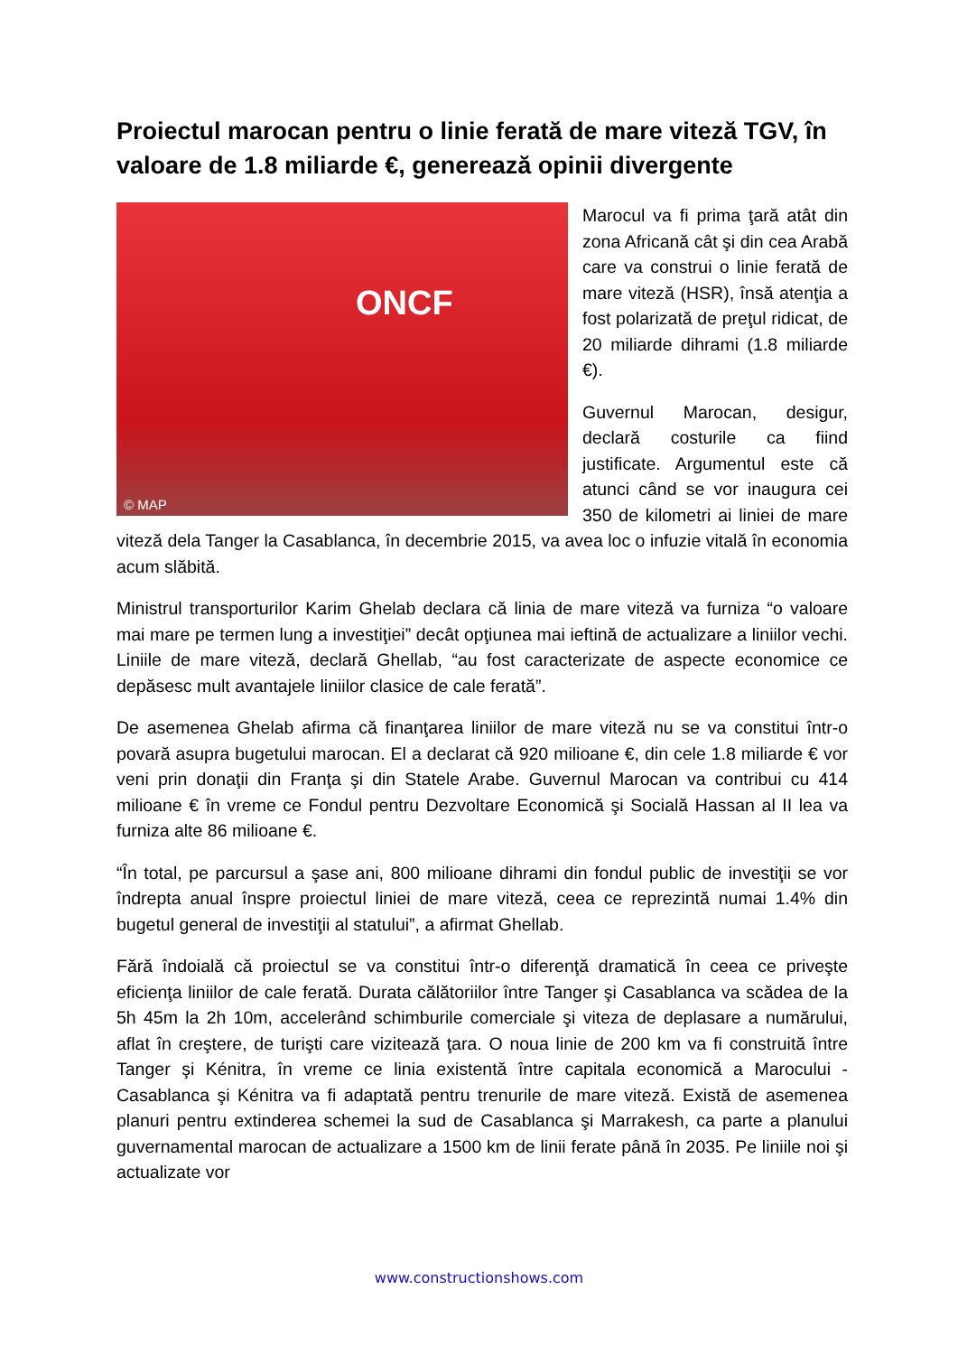Proiectul marocan pentru o linie ferată de mare viteză TGV, în valoare de 1.8 miliarde €, generează opinii divergente
ONCF
© MAP
Marocul va fi prima ţară atât din zona Africană cât şi din cea Arabă care va construi o linie ferată de mare viteză (HSR), însă atenţia a fost polarizată de preţul ridicat, de 20 miliarde dihrami (1.8 miliarde €).
Guvernul Marocan, desigur, declară costurile ca fiind justificate. Argumentul este că atunci când se vor inaugura cei 350 de kilometri ai liniei de mare viteză dela Tanger la Casablanca, în decembrie 2015, va avea loc o infuzie vitală în economia acum slăbită.
Ministrul transporturilor Karim Ghelab declara că linia de mare viteză va furniza “o valoare mai mare pe termen lung a investiţiei” decât opţiunea mai ieftină de actualizare a liniilor vechi. Liniile de mare viteză, declară Ghellab, “au fost caracterizate de aspecte economice ce depăsesc mult avantajele liniilor clasice de cale ferată”.
De asemenea Ghelab afirma că finanţarea liniilor de mare viteză nu se va constitui într-o povară asupra bugetului marocan. El a declarat că 920 milioane €, din cele 1.8 miliarde € vor veni prin donaţii din Franţa şi din Statele Arabe. Guvernul Marocan va contribui cu 414 milioane € în vreme ce Fondul pentru Dezvoltare Economică şi Socială Hassan al II lea va furniza alte 86 milioane €.
“În total, pe parcursul a şase ani, 800 milioane dihrami din fondul public de investiţii se vor îndrepta anual înspre proiectul liniei de mare viteză, ceea ce reprezintă numai 1.4% din bugetul general de investiţii al statului”, a afirmat Ghellab.
Fără îndoială că proiectul se va constitui într-o diferenţă dramatică în ceea ce priveşte eficienţa liniilor de cale ferată. Durata călătoriilor între Tanger şi Casablanca va scădea de la 5h 45m la 2h 10m, accelerând schimburile comerciale şi viteza de deplasare a numărului, aflat în creştere, de turişti care vizitează ţara. O noua linie de 200 km va fi construită între Tanger şi Kénitra, în vreme ce linia existentă între capitala economică a Marocului - Casablanca şi Kénitra va fi adaptată pentru trenurile de mare viteză. Există de asemenea planuri pentru extinderea schemei la sud de Casablanca şi Marrakesh, ca parte a planului guvernamental marocan de actualizare a 1500 km de linii ferate până în 2035. Pe liniile noi şi actualizate vor
www.constructionshows.com